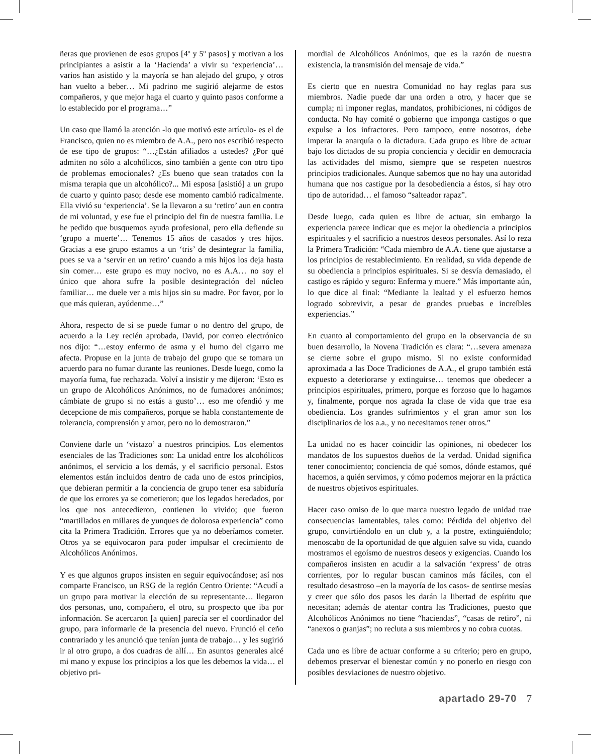ñeras que provienen de esos grupos [4º y 5º pasos] y motivan a los principiantes a asistir a la ‘Hacienda’ a vivir su ‘experiencia’… varios han asistido y la mayoría se han alejado del grupo, y otros han vuelto a beber… Mi padrino me sugirió alejarme de estos compañeros, y que mejor haga el cuarto y quinto pasos conforme a lo establecido por el programa…”
Un caso que llamó la atención -lo que motivó este artículo- es el de Francisco, quien no es miembro de A.A., pero nos escribió respecto de ese tipo de grupos: “…¿Están afiliados a ustedes? ¿Por qué admiten no sólo a alcohólicos, sino también a gente con otro tipo de problemas emocionales? ¿Es bueno que sean tratados con la misma terapia que un alcohólico?... Mi esposa [asistió] a un grupo de cuarto y quinto paso; desde ese momento cambió radicalmente. Ella vivió su ‘experiencia’. Se la llevaron a su ‘retiro’ aun en contra de mi voluntad, y ese fue el principio del fin de nuestra familia. Le he pedido que busquemos ayuda profesional, pero ella defiende su ‘grupo a muerte’… Tenemos 15 años de casados y tres hijos. Gracias a ese grupo estamos a un ‘tris’ de desintegrar la familia, pues se va a ‘servir en un retiro’ cuando a mis hijos los deja hasta sin comer… este grupo es muy nocivo, no es A.A… no soy el único que ahora sufre la posible desintegración del núcleo familiar… me duele ver a mis hijos sin su madre. Por favor, por lo que más quieran, ayúdenme…”
Ahora, respecto de si se puede fumar o no dentro del grupo, de acuerdo a la Ley recién aprobada, David, por correo electrónico nos dijo: “…estoy enfermo de asma y el humo del cigarro me afecta. Propuse en la junta de trabajo del grupo que se tomara un acuerdo para no fumar durante las reuniones. Desde luego, como la mayoría fuma, fue rechazada. Volví a insistir y me dijeron: ‘Esto es un grupo de Alcohólicos Anónimos, no de fumadores anónimos; cámbiate de grupo si no estás a gusto’… eso me ofendió y me decepcione de mis compañeros, porque se habla constantemente de tolerancia, comprensión y amor, pero no lo demostraron.”
Conviene darle un ‘vistazo’ a nuestros principios. Los elementos esenciales de las Tradiciones son: La unidad entre los alcohólicos anónimos, el servicio a los demás, y el sacrificio personal. Estos elementos están incluidos dentro de cada uno de estos principios, que debieran permitir a la conciencia de grupo tener esa sabiduría de que los errores ya se cometieron; que los legados heredados, por los que nos antecedieron, contienen lo vivido; que fueron “martillados en millares de yunques de dolorosa experiencia” como cita la Primera Tradición. Errores que ya no deberíamos cometer. Otros ya se equivocaron para poder impulsar el crecimiento de Alcohólicos Anónimos.
Y es que algunos grupos insisten en seguir equivocándose; así nos comparte Francisco, un RSG de la región Centro Oriente: “Acudí a un grupo para motivar la elección de su representante… llegaron dos personas, uno, compañero, el otro, su prospecto que iba por información. Se acercaron [a quien] parecía ser el coordinador del grupo, para informarle de la presencia del nuevo. Frunció el ceño contrariado y les anunció que tenían junta de trabajo… y les sugirió ir al otro grupo, a dos cuadras de allí… En asuntos generales alcé mi mano y expuse los principios a los que les debemos la vida… el objetivo pri-
mordial de Alcohólicos Anónimos, que es la razón de nuestra existencia, la transmisión del mensaje de vida.”
Es cierto que en nuestra Comunidad no hay reglas para sus miembros. Nadie puede dar una orden a otro, y hacer que se cumpla; ni imponer reglas, mandatos, prohibiciones, ni códigos de conducta. No hay comité o gobierno que imponga castigos o que expulse a los infractores. Pero tampoco, entre nosotros, debe imperar la anarquía o la dictadura. Cada grupo es libre de actuar bajo los dictados de su propia conciencia y decidir en democracia las actividades del mismo, siempre que se respeten nuestros principios tradicionales. Aunque sabemos que no hay una autoridad humana que nos castigue por la desobediencia a éstos, sí hay otro tipo de autoridad… el famoso “salteador rapaz”.
Desde luego, cada quien es libre de actuar, sin embargo la experiencia parece indicar que es mejor la obediencia a principios espirituales y el sacrificio a nuestros deseos personales. Así lo reza la Primera Tradición: “Cada miembro de A.A. tiene que ajustarse a los principios de restablecimiento. En realidad, su vida depende de su obediencia a principios espirituales. Si se desvía demasiado, el castigo es rápido y seguro: Enferma y muere.” Más importante aún, lo que dice al final: “Mediante la lealtad y el esfuerzo hemos logrado sobrevivir, a pesar de grandes pruebas e increíbles experiencias.”
En cuanto al comportamiento del grupo en la observancia de su buen desarrollo, la Novena Tradición es clara: “…severa amenaza se cierne sobre el grupo mismo. Si no existe conformidad aproximada a las Doce Tradiciones de A.A., el grupo también está expuesto a deteriorarse y extinguirse… tenemos que obedecer a principios espirituales, primero, porque es forzoso que lo hagamos y, finalmente, porque nos agrada la clase de vida que trae esa obediencia. Los grandes sufrimientos y el gran amor son los disciplinarios de los a.a., y no necesitamos tener otros.”
La unidad no es hacer coincidir las opiniones, ni obedecer los mandatos de los supuestos dueños de la verdad. Unidad significa tener conocimiento; conciencia de qué somos, dónde estamos, qué hacemos, a quién servimos, y cómo podemos mejorar en la práctica de nuestros objetivos espirituales.
Hacer caso omiso de lo que marca nuestro legado de unidad trae consecuencias lamentables, tales como: Pérdida del objetivo del grupo, convirtiéndolo en un club y, a la postre, extinguiéndolo; menoscabo de la oportunidad de que alguien salve su vida, cuando mostramos el egoísmo de nuestros deseos y exigencias. Cuando los compañeros insisten en acudir a la salvación ‘express’ de otras corrientes, por lo regular buscan caminos más fáciles, con el resultado desastroso –en la mayoría de los casos- de sentirse mesías y creer que sólo dos pasos les darán la libertad de espíritu que necesitan; además de atentar contra las Tradiciones, puesto que Alcohólicos Anónimos no tiene “haciendas”, “casas de retiro”, ni “anexos o granjas”; no recluta a sus miembros y no cobra cuotas.
Cada uno es libre de actuar conforme a su criterio; pero en grupo, debemos preservar el bienestar común y no ponerlo en riesgo con posibles desviaciones de nuestro objetivo.
apartado 29-70 7